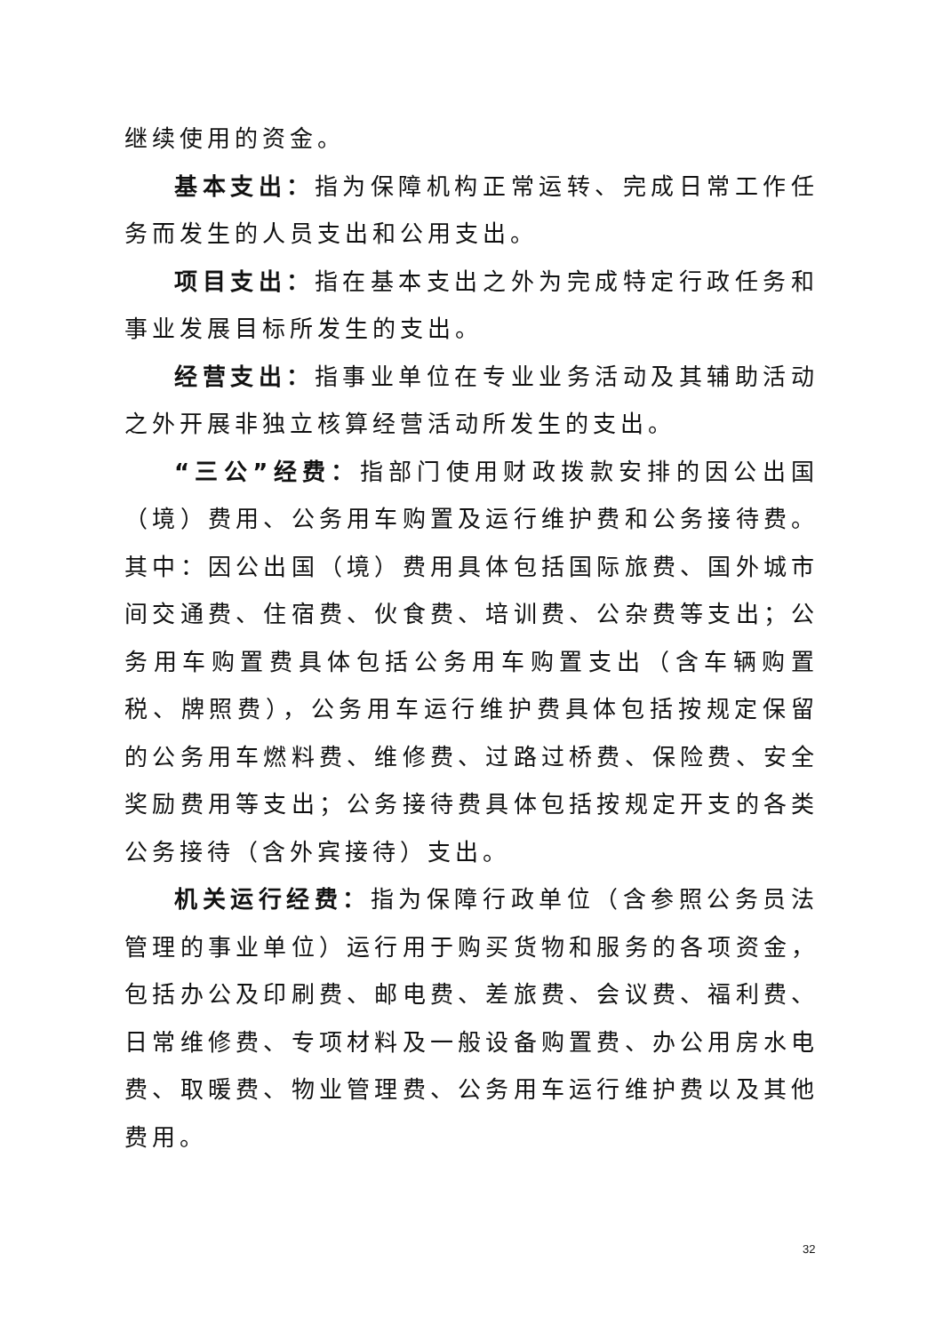继续使用的资金。
基本支出：指为保障机构正常运转、完成日常工作任务而发生的人员支出和公用支出。
项目支出：指在基本支出之外为完成特定行政任务和事业发展目标所发生的支出。
经营支出：指事业单位在专业业务活动及其辅助活动之外开展非独立核算经营活动所发生的支出。
“三公”经费：指部门使用财政拨款安排的因公出国（境）费用、公务用车购置及运行维护费和公务接待费。其中：因公出国（境）费用具体包括国际旅费、国外城市间交通费、住宿费、伙食费、培训费、公杂费等支出；公务用车购置费具体包括公务用车购置支出（含车辆购置税、牌照费），公务用车运行维护费具体包括按规定保留的公务用车燃料费、维修费、过路过桥费、保险费、安全奖励费用等支出；公务接待费具体包括按规定开支的各类公务接待（含外宾接待）支出。
机关运行经费：指为保障行政单位（含参照公务员法管理的事业单位）运行用于购买货物和服务的各项资金，包括办公及印刷费、邮电费、差旅费、会议费、福利费、日常维修费、专项材料及一般设备购置费、办公用房水电费、取暖费、物业管理费、公务用车运行维护费以及其他费用。
32